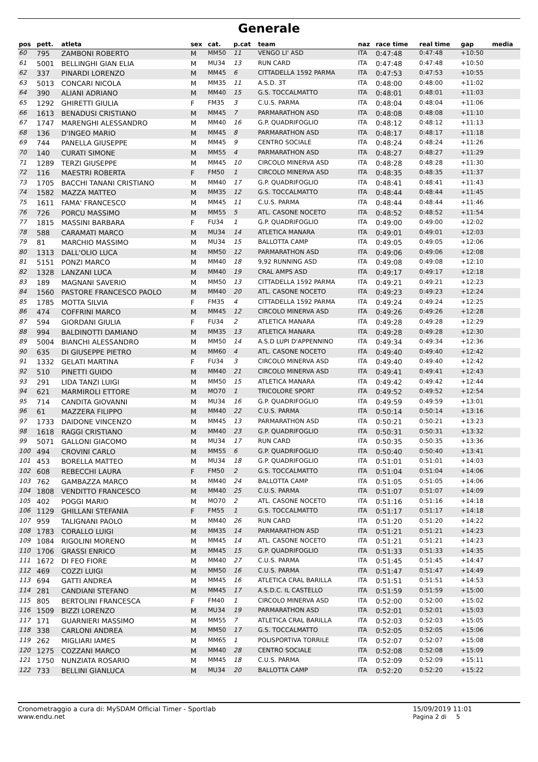Generale
| pos | pett. | atleta | sex | cat. | p.cat | team | naz | race time | real time | gap | media |
| --- | --- | --- | --- | --- | --- | --- | --- | --- | --- | --- | --- |
| 60 | 795 | ZAMBONI ROBERTO | M | MM50 | 11 | VENGO LI' ASD | ITA | 0:47:48 | 0:47:48 | +10:50 | |
| 61 | 5001 | BELLINGHI GIAN ELIA | M | MU34 | 13 | RUN CARD | ITA | 0:47:48 | 0:47:48 | +10:50 | |
| 62 | 337 | PINARDI LORENZO | M | MM45 | 6 | CITTADELLA 1592 PARMA | ITA | 0:47:53 | 0:47:53 | +10:55 | |
| 63 | 5013 | CONCARI NICOLA | M | MM35 | 11 | A.S.D. 3T | ITA | 0:48:00 | 0:48:00 | +11:02 | |
| 64 | 390 | ALIANI ADRIANO | M | MM40 | 15 | G.S. TOCCALMATTO | ITA | 0:48:01 | 0:48:01 | +11:03 | |
| 65 | 1292 | GHIRETTI GIULIA | F | FM35 | 3 | C.U.S. PARMA | ITA | 0:48:04 | 0:48:04 | +11:06 | |
| 66 | 1613 | BENADUSI CRISTIANO | M | MM45 | 7 | PARMARATHON ASD | ITA | 0:48:08 | 0:48:08 | +11:10 | |
| 67 | 1747 | MARENGHI ALESSANDRO | M | MM40 | 16 | G.P. QUADRIFOGLIO | ITA | 0:48:12 | 0:48:12 | +11:13 | |
| 68 | 136 | D'INGEO MARIO | M | MM45 | 8 | PARMARATHON ASD | ITA | 0:48:17 | 0:48:17 | +11:18 | |
| 69 | 744 | PANELLA GIUSEPPE | M | MM45 | 9 | CENTRO SOCIALE | ITA | 0:48:24 | 0:48:24 | +11:26 | |
| 70 | 140 | CURATI SIMONE | M | MM55 | 4 | PARMARATHON ASD | ITA | 0:48:27 | 0:48:27 | +11:29 | |
| 71 | 1289 | TERZI GIUSEPPE | M | MM45 | 10 | CIRCOLO MINERVA ASD | ITA | 0:48:28 | 0:48:28 | +11:30 | |
| 72 | 116 | MAESTRI ROBERTA | F | FM50 | 1 | CIRCOLO MINERVA ASD | ITA | 0:48:35 | 0:48:35 | +11:37 | |
| 73 | 1705 | BACCHI TANANI CRISTIANO | M | MM40 | 17 | G.P. QUADRIFOGLIO | ITA | 0:48:41 | 0:48:41 | +11:43 | |
| 74 | 1582 | MAZZA MATTEO | M | MM35 | 12 | G.S. TOCCALMATTO | ITA | 0:48:44 | 0:48:44 | +11:45 | |
| 75 | 1611 | FAMA' FRANCESCO | M | MM45 | 11 | C.U.S. PARMA | ITA | 0:48:44 | 0:48:44 | +11:46 | |
| 76 | 726 | PORCU MASSIMO | M | MM55 | 5 | ATL. CASONE NOCETO | ITA | 0:48:52 | 0:48:52 | +11:54 | |
| 77 | 1815 | MASSINI BARBARA | F | FU34 | 1 | G.P. QUADRIFOGLIO | ITA | 0:49:00 | 0:49:00 | +12:02 | |
| 78 | 588 | CARAMATI MARCO | M | MU34 | 14 | ATLETICA MANARA | ITA | 0:49:01 | 0:49:01 | +12:03 | |
| 79 | 81 | MARCHIO MASSIMO | M | MU34 | 15 | BALLOTTA CAMP | ITA | 0:49:05 | 0:49:05 | +12:06 | |
| 80 | 1313 | DALL'OLIO LUCA | M | MM50 | 12 | PARMARATHON ASD | ITA | 0:49:06 | 0:49:06 | +12:08 | |
| 81 | 5151 | PONZI MARCO | M | MM40 | 18 | 9,92 RUNNING ASD | ITA | 0:49:08 | 0:49:08 | +12:10 | |
| 82 | 1328 | LANZANI LUCA | M | MM40 | 19 | CRAL AMPS ASD | ITA | 0:49:17 | 0:49:17 | +12:18 | |
| 83 | 189 | MAGNANI SAVERIO | M | MM50 | 13 | CITTADELLA 1592 PARMA | ITA | 0:49:21 | 0:49:21 | +12:23 | |
| 84 | 1560 | PASTORE FRANCESCO PAOLO | M | MM40 | 20 | ATL. CASONE NOCETO | ITA | 0:49:23 | 0:49:23 | +12:24 | |
| 85 | 1785 | MOTTA SILVIA | F | FM35 | 4 | CITTADELLA 1592 PARMA | ITA | 0:49:24 | 0:49:24 | +12:25 | |
| 86 | 474 | COFFRINI MARCO | M | MM45 | 12 | CIRCOLO MINERVA ASD | ITA | 0:49:26 | 0:49:26 | +12:28 | |
| 87 | 594 | GIORDANI GIULIA | F | FU34 | 2 | ATLETICA MANARA | ITA | 0:49:28 | 0:49:28 | +12:29 | |
| 88 | 994 | BALDINOTTI DAMIANO | M | MM35 | 13 | ATLETICA MANARA | ITA | 0:49:28 | 0:49:28 | +12:30 | |
| 89 | 5004 | BIANCHI ALESSANDRO | M | MM50 | 14 | A.S.D LUPI D'APPENNINO | ITA | 0:49:34 | 0:49:34 | +12:36 | |
| 90 | 635 | DI GIUSEPPE PIETRO | M | MM60 | 4 | ATL. CASONE NOCETO | ITA | 0:49:40 | 0:49:40 | +12:42 | |
| 91 | 1332 | GELATI MARTINA | F | FU34 | 3 | CIRCOLO MINERVA ASD | ITA | 0:49:40 | 0:49:40 | +12:42 | |
| 92 | 510 | PINETTI GUIDO | M | MM40 | 21 | CIRCOLO MINERVA ASD | ITA | 0:49:41 | 0:49:41 | +12:43 | |
| 93 | 291 | LIDA TANZI LUIGI | M | MM50 | 15 | ATLETICA MANARA | ITA | 0:49:42 | 0:49:42 | +12:44 | |
| 94 | 621 | MARMIROLI ETTORE | M | MO70 | 1 | TRICOLORE SPORT | ITA | 0:49:52 | 0:49:52 | +12:54 | |
| 95 | 714 | CANDITA GIOVANNI | M | MU34 | 16 | G.P. QUADRIFOGLIO | ITA | 0:49:59 | 0:49:59 | +13:01 | |
| 96 | 61 | MAZZERA FILIPPO | M | MM40 | 22 | C.U.S. PARMA | ITA | 0:50:14 | 0:50:14 | +13:16 | |
| 97 | 1733 | DAIDONE VINCENZO | M | MM45 | 13 | PARMARATHON ASD | ITA | 0:50:21 | 0:50:21 | +13:23 | |
| 98 | 1618 | RAGGI CRISTIANO | M | MM40 | 23 | G.P. QUADRIFOGLIO | ITA | 0:50:31 | 0:50:31 | +13:32 | |
| 99 | 5071 | GALLONI GIACOMO | M | MU34 | 17 | RUN CARD | ITA | 0:50:35 | 0:50:35 | +13:36 | |
| 100 | 494 | CROVINI CARLO | M | MM55 | 6 | G.P. QUADRIFOGLIO | ITA | 0:50:40 | 0:50:40 | +13:41 | |
| 101 | 453 | BORELLA MATTEO | M | MU34 | 18 | G.P. QUADRIFOGLIO | ITA | 0:51:01 | 0:51:01 | +14:03 | |
| 102 | 608 | REBECCHI LAURA | F | FM50 | 2 | G.S. TOCCALMATTO | ITA | 0:51:04 | 0:51:04 | +14:06 | |
| 103 | 762 | GAMBAZZA MARCO | M | MM40 | 24 | BALLOTTA CAMP | ITA | 0:51:05 | 0:51:05 | +14:06 | |
| 104 | 1808 | VENDITTO FRANCESCO | M | MM40 | 25 | C.U.S. PARMA | ITA | 0:51:07 | 0:51:07 | +14:09 | |
| 105 | 402 | POGGI MARIO | M | MO70 | 2 | ATL. CASONE NOCETO | ITA | 0:51:16 | 0:51:16 | +14:18 | |
| 106 | 1129 | GHILLANI STEFANIA | F | FM55 | 1 | G.S. TOCCALMATTO | ITA | 0:51:17 | 0:51:17 | +14:18 | |
| 107 | 959 | TALIGNANI PAOLO | M | MM40 | 26 | RUN CARD | ITA | 0:51:20 | 0:51:20 | +14:22 | |
| 108 | 1783 | CORALLO LUIGI | M | MM35 | 14 | PARMARATHON ASD | ITA | 0:51:21 | 0:51:21 | +14:23 | |
| 109 | 1084 | RIGOLINI MORENO | M | MM45 | 14 | ATL. CASONE NOCETO | ITA | 0:51:21 | 0:51:21 | +14:23 | |
| 110 | 1706 | GRASSI ENRICO | M | MM45 | 15 | G.P. QUADRIFOGLIO | ITA | 0:51:33 | 0:51:33 | +14:35 | |
| 111 | 1672 | DI FEO FIORE | M | MM40 | 27 | C.U.S. PARMA | ITA | 0:51:45 | 0:51:45 | +14:47 | |
| 112 | 469 | COZZI LUIGI | M | MM50 | 16 | C.U.S. PARMA | ITA | 0:51:47 | 0:51:47 | +14:49 | |
| 113 | 694 | GATTI ANDREA | M | MM45 | 16 | ATLETICA CRAL BARILLA | ITA | 0:51:51 | 0:51:51 | +14:53 | |
| 114 | 281 | CANDIANI STEFANO | M | MM45 | 17 | A.S.D.C. IL CASTELLO | ITA | 0:51:59 | 0:51:59 | +15:00 | |
| 115 | 805 | BERTOLINI FRANCESCA | F | FM40 | 1 | CIRCOLO MINERVA ASD | ITA | 0:52:00 | 0:52:00 | +15:02 | |
| 116 | 1509 | BIZZI LORENZO | M | MU34 | 19 | PARMARATHON ASD | ITA | 0:52:01 | 0:52:01 | +15:03 | |
| 117 | 171 | GUARNIERI MASSIMO | M | MM55 | 7 | ATLETICA CRAL BARILLA | ITA | 0:52:03 | 0:52:03 | +15:05 | |
| 118 | 338 | CARLONI ANDREA | M | MM50 | 17 | G.S. TOCCALMATTO | ITA | 0:52:05 | 0:52:05 | +15:06 | |
| 119 | 262 | MIGLIARI IAMES | M | MM65 | 1 | POLISPORTIVA TORRILE | ITA | 0:52:07 | 0:52:07 | +15:08 | |
| 120 | 1275 | COZZANI MARCO | M | MM40 | 28 | CENTRO SOCIALE | ITA | 0:52:08 | 0:52:08 | +15:09 | |
| 121 | 1750 | NUNZIATA ROSARIO | M | MM45 | 18 | C.U.S. PARMA | ITA | 0:52:09 | 0:52:09 | +15:11 | |
| 122 | 733 | BELLINI GIANLUCA | M | MU34 | 20 | BALLOTTA CAMP | ITA | 0:52:20 | 0:52:20 | +15:22 | |
Cronometraggio a cura di: MySDAM Official Timer - Sportlab
www.endu.net
15/09/2019 11:01
Pagina 2 di 5